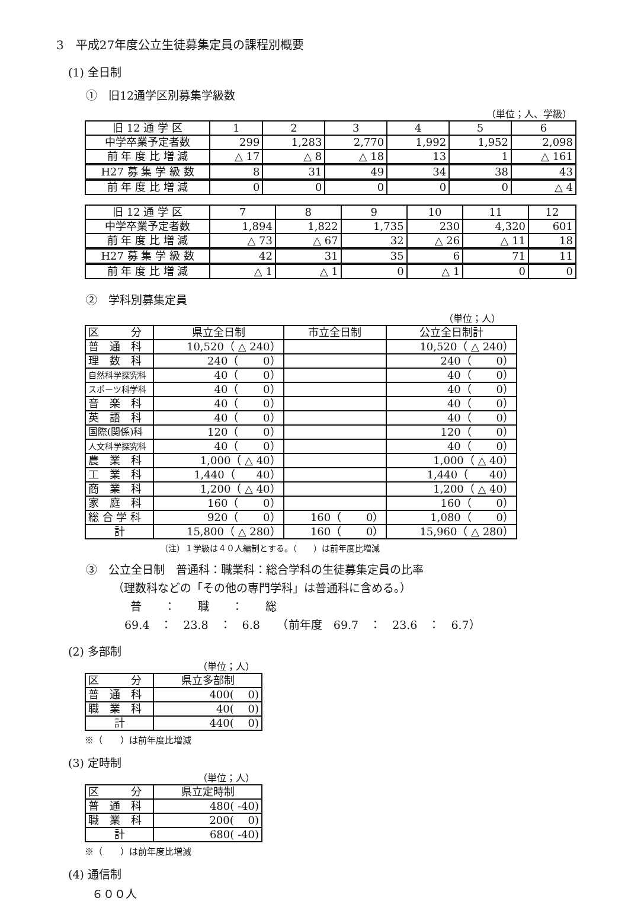3　平成27年度公立生徒募集定員の課程別概要
(1) 全日制
①　旧12通学区別募集学級数
（単位；人、学級）
| 旧 12 通 学 区 | 1 | 2 | 3 | 4 | 5 | 6 |
| 中学卒業予定者数 | 299 | 1,283 | 2,770 | 1,992 | 1,952 | 2,098 |
| 前 年 度 比 増 減 | △ 17 | △ 8 | △ 18 | 13 | 1 | △ 161 |
| H27 募 集 学 級 数 | 8 | 31 | 49 | 34 | 38 | 43 |
| 前 年 度 比 増 減 | 0 | 0 | 0 | 0 | 0 | △ 4 |
| 旧 12 通 学 区 | 7 | 8 | 9 | 10 | 11 | 12 |
| 中学卒業予定者数 | 1,894 | 1,822 | 1,735 | 230 | 4,320 | 601 |
| 前 年 度 比 増 減 | △ 73 | △ 67 | 32 | △ 26 | △ 11 | 18 |
| H27 募 集 学 級 数 | 42 | 31 | 35 | 6 | 71 | 11 |
| 前 年 度 比 増 減 | △ 1 | △ 1 | 0 | △ 1 | 0 | 0 |
②　学科別募集定員
（単位；人）
| 区 分 | 県立全日制 | 市立全日制 | 公立全日制計 |
| 普 通 科 | 10,520（ △ 240） | | 10,520（ △ 240） |
| 理 数 科 | 240（ 0） | | 240（ 0） |
| 自然科学探究科 | 40（ 0） | | 40（ 0） |
| スポーツ科学科 | 40（ 0） | | 40（ 0） |
| 音 楽 科 | 40（ 0） | | 40（ 0） |
| 英 語 科 | 40（ 0） | | 40（ 0） |
| 国際(関係)科 | 120（ 0） | | 120（ 0） |
| 人文科学探究科 | 40（ 0） | | 40（ 0） |
| 農 業 科 | 1,000（ △ 40） | | 1,000（ △ 40） |
| 工 業 科 | 1,440（ 40） | | 1,440（ 40） |
| 商 業 科 | 1,200（ △ 40） | | 1,200（ △ 40） |
| 家 庭 科 | 160（ 0） | | 160（ 0） |
| 総 合 学 科 | 920（ 0） | 160（ 0） | 1,080（ 0） |
| 計 | 15,800（ △ 280） | 160（ 0） | 15,960（ △ 280） |
（注）１学級は４０人編制とする。（　　）は前年度比増減
③　公立全日制　普通科：職業科：総合学科の生徒募集定員の比率
（理数科などの「その他の専門学科」は普通科に含める。）
普　　：　　職　　：　　総
69.4　：　23.8　：　6.8　　（前年度　69.7　：　23.6　：　6.7）
(2) 多部制
（単位；人）
| 区 分 | 県立多部制 |
| 普 通 科 | 400( 0) |
| 職 業 科 | 40( 0) |
| 計 | 440( 0) |
※（　　）は前年度比増減
(3) 定時制
（単位；人）
| 区 分 | 県立定時制 |
| 普 通 科 | 480( -40) |
| 職 業 科 | 200( 0) |
| 計 | 680( -40) |
※（　　）は前年度比増減
(4) 通信制
６００人